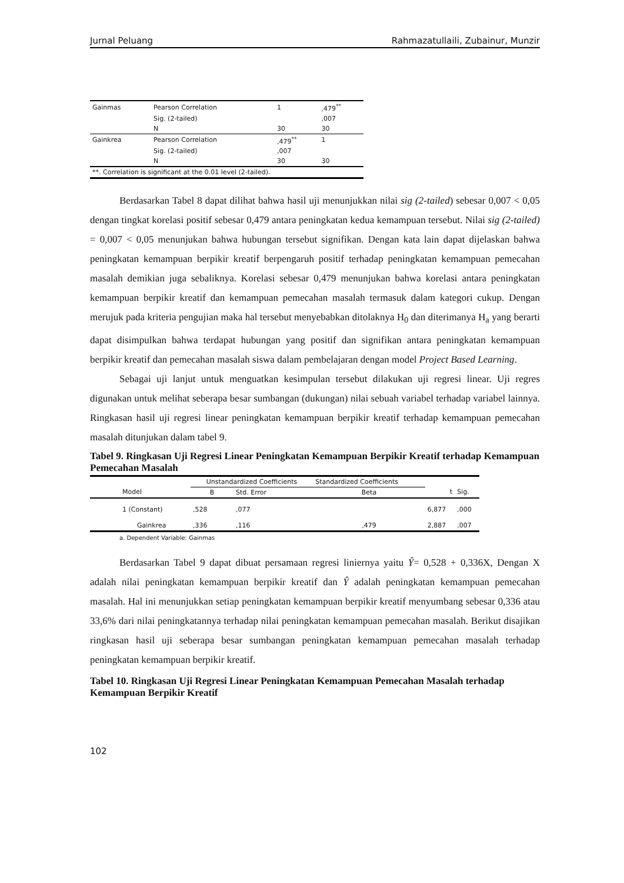Jurnal Peluang Rahmazatullaili, Zubainur, Munzir
| Gainmas | Pearson Correlation | 1 | ,479<sup>**</sup> |
| | Sig. (2-tailed) | | ,007 |
| | N | 30 | 30 |
| Gainkrea | Pearson Correlation | ,479<sup>**</sup> | 1 |
| | Sig. (2-tailed) | ,007 | |
| | N | 30 | 30 |
| **. Correlation is significant at the 0.01 level (2-tailed). | | | |
Berdasarkan Tabel 8 dapat dilihat bahwa hasil uji menunjukkan nilai sig (2-tailed) sebesar 0,007 < 0,05 dengan tingkat korelasi positif sebesar 0,479 antara peningkatan kedua kemampuan tersebut. Nilai sig (2-tailed) = 0,007 < 0,05 menunjukan bahwa hubungan tersebut signifikan. Dengan kata lain dapat dijelaskan bahwa peningkatan kemampuan berpikir kreatif berpengaruh positif terhadap peningkatan kemampuan pemecahan masalah demikian juga sebaliknya. Korelasi sebesar 0,479 menunjukan bahwa korelasi antara peningkatan kemampuan berpikir kreatif dan kemampuan pemecahan masalah termasuk dalam kategori cukup. Dengan merujuk pada kriteria pengujian maka hal tersebut menyebabkan ditolaknya H<sub>0</sub> dan diterimanya H<sub>a</sub> yang berarti dapat disimpulkan bahwa terdapat hubungan yang positif dan signifikan antara peningkatan kemampuan berpikir kreatif dan pemecahan masalah siswa dalam pembelajaran dengan model Project Based Learning.
Sebagai uji lanjut untuk menguatkan kesimpulan tersebut dilakukan uji regresi linear. Uji regres digunakan untuk melihat seberapa besar sumbangan (dukungan) nilai sebuah variabel terhadap variabel lainnya. Ringkasan hasil uji regresi linear peningkatan kemampuan berpikir kreatif terhadap kemampuan pemecahan masalah ditunjukan dalam tabel 9.
Tabel 9. Ringkasan Uji Regresi Linear Peningkatan Kemampuan Berpikir Kreatif terhadap Kemampuan Pemecahan Masalah
| | Unstandardized Coefficients | | Standardized Coefficients | | |
| --- | --- | --- | --- | --- | --- |
| Model | B | Std. Error | Beta | t | Sig. |
| 1 (Constant) | ,528 | ,077 | | 6,877 | ,000 |
| Gainkrea | ,336 | ,116 | ,479 | 2,887 | ,007 |
a. Dependent Variable: Gainmas
Berdasarkan Tabel 9 dapat dibuat persamaan regresi liniernya yaitu Ŷ= 0,528 + 0,336X, Dengan X adalah nilai peningkatan kemampuan berpikir kreatif dan Ŷ adalah peningkatan kemampuan pemecahan masalah. Hal ini menunjukkan setiap peningkatan kemampuan berpikir kreatif menyumbang sebesar 0,336 atau 33,6% dari nilai peningkatannya terhadap nilai peningkatan kemampuan pemecahan masalah. Berikut disajikan ringkasan hasil uji seberapa besar sumbangan peningkatan kemampuan pemecahan masalah terhadap peningkatan kemampuan berpikir kreatif.
Tabel 10. Ringkasan Uji Regresi Linear Peningkatan Kemampuan Pemecahan Masalah terhadap Kemampuan Berpikir Kreatif
102